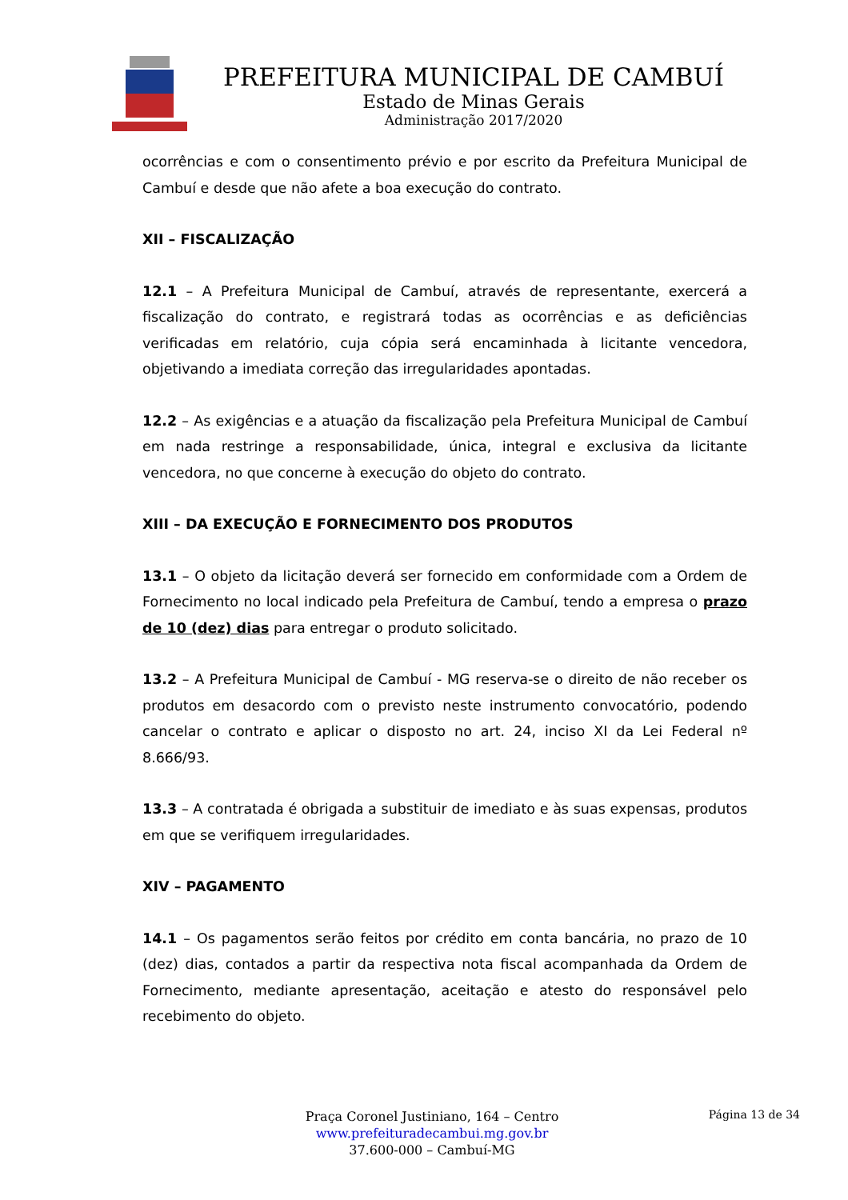PREFEITURA MUNICIPAL DE CAMBUÍ
Estado de Minas Gerais
Administração 2017/2020
ocorrências e com o consentimento prévio e por escrito da Prefeitura Municipal de Cambuí e desde que não afete a boa execução do contrato.
XII – FISCALIZAÇÃO
12.1 – A Prefeitura Municipal de Cambuí, através de representante, exercerá a fiscalização do contrato, e registrará todas as ocorrências e as deficiências verificadas em relatório, cuja cópia será encaminhada à licitante vencedora, objetivando a imediata correção das irregularidades apontadas.
12.2 – As exigências e a atuação da fiscalização pela Prefeitura Municipal de Cambuí em nada restringe a responsabilidade, única, integral e exclusiva da licitante vencedora, no que concerne à execução do objeto do contrato.
XIII – DA EXECUÇÃO E FORNECIMENTO DOS PRODUTOS
13.1 – O objeto da licitação deverá ser fornecido em conformidade com a Ordem de Fornecimento no local indicado pela Prefeitura de Cambuí, tendo a empresa o prazo de 10 (dez) dias para entregar o produto solicitado.
13.2 – A Prefeitura Municipal de Cambuí - MG reserva-se o direito de não receber os produtos em desacordo com o previsto neste instrumento convocatório, podendo cancelar o contrato e aplicar o disposto no art. 24, inciso XI da Lei Federal nº 8.666/93.
13.3 – A contratada é obrigada a substituir de imediato e às suas expensas, produtos em que se verifiquem irregularidades.
XIV – PAGAMENTO
14.1 – Os pagamentos serão feitos por crédito em conta bancária, no prazo de 10 (dez) dias, contados a partir da respectiva nota fiscal acompanhada da Ordem de Fornecimento, mediante apresentação, aceitação e atesto do responsável pelo recebimento do objeto.
Praça Coronel Justiniano, 164 – Centro
www.prefeituradecambui.mg.gov.br
37.600-000 – Cambuí-MG
Página 13 de 34